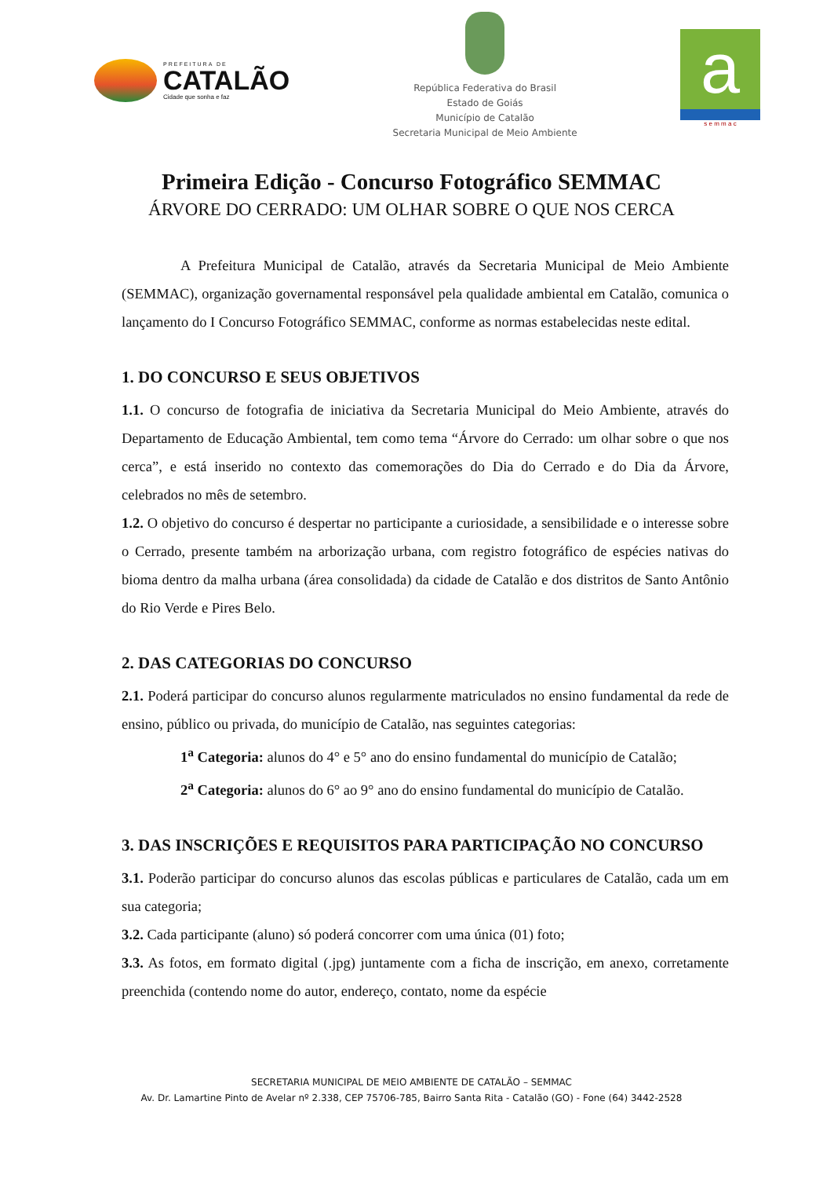PREFEITURA DE
CATALÃO
Cidade que sonha e faz
República Federativa do Brasil
Estado de Goiás
Município de Catalão
Secretaria Municipal de Meio Ambiente
a
s e m m a c
Primeira Edição - Concurso Fotográfico SEMMAC
ÁRVORE DO CERRADO: UM OLHAR SOBRE O QUE NOS CERCA
A Prefeitura Municipal de Catalão, através da Secretaria Municipal de Meio Ambiente (SEMMAC), organização governamental responsável pela qualidade ambiental em Catalão, comunica o lançamento do I Concurso Fotográfico SEMMAC, conforme as normas estabelecidas neste edital.
1. DO CONCURSO E SEUS OBJETIVOS
1.1. O concurso de fotografia de iniciativa da Secretaria Municipal do Meio Ambiente, através do Departamento de Educação Ambiental, tem como tema “Árvore do Cerrado: um olhar sobre o que nos cerca”, e está inserido no contexto das comemorações do Dia do Cerrado e do Dia da Árvore, celebrados no mês de setembro.
1.2. O objetivo do concurso é despertar no participante a curiosidade, a sensibilidade e o interesse sobre o Cerrado, presente também na arborização urbana, com registro fotográfico de espécies nativas do bioma dentro da malha urbana (área consolidada) da cidade de Catalão e dos distritos de Santo Antônio do Rio Verde e Pires Belo.
2. DAS CATEGORIAS DO CONCURSO
2.1. Poderá participar do concurso alunos regularmente matriculados no ensino fundamental da rede de ensino, público ou privada, do município de Catalão, nas seguintes categorias:
1<sup>a</sup> Categoria: alunos do 4° e 5° ano do ensino fundamental do município de Catalão;
2<sup>a</sup> Categoria: alunos do 6° ao 9° ano do ensino fundamental do município de Catalão.
3. DAS INSCRIÇÕES E REQUISITOS PARA PARTICIPAÇÃO NO CONCURSO
3.1. Poderão participar do concurso alunos das escolas públicas e particulares de Catalão, cada um em sua categoria;
3.2. Cada participante (aluno) só poderá concorrer com uma única (01) foto;
3.3. As fotos, em formato digital (.jpg) juntamente com a ficha de inscrição, em anexo, corretamente preenchida (contendo nome do autor, endereço, contato, nome da espécie
SECRETARIA MUNICIPAL DE MEIO AMBIENTE DE CATALÃO – SEMMAC
Av. Dr. Lamartine Pinto de Avelar nº 2.338, CEP 75706-785, Bairro Santa Rita - Catalão (GO) - Fone (64) 3442-2528